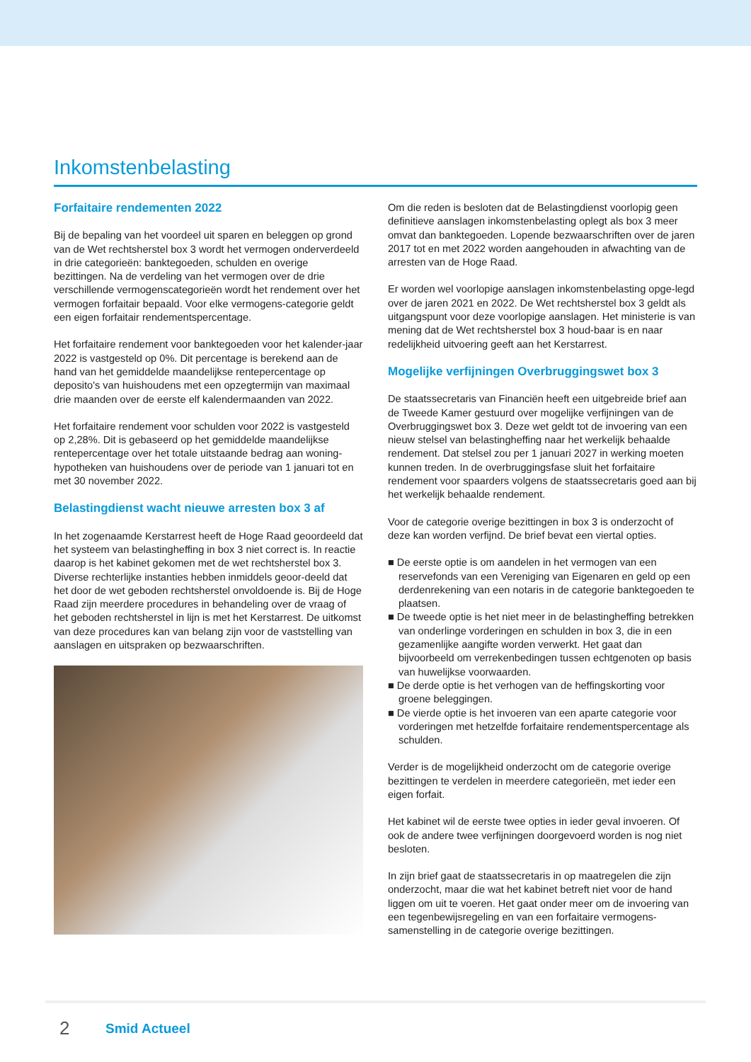Inkomstenbelasting
Forfaitaire rendementen 2022
Bij de bepaling van het voordeel uit sparen en beleggen op grond van de Wet rechtsherstel box 3 wordt het vermogen onderverdeeld in drie categorieën: banktegoeden, schulden en overige bezittingen. Na de verdeling van het vermogen over de drie verschillende vermogenscategorieën wordt het rendement over het vermogen forfaitair bepaald. Voor elke vermogens-categorie geldt een eigen forfaitair rendementspercentage.
Het forfaitaire rendement voor banktegoeden voor het kalender-jaar 2022 is vastgesteld op 0%. Dit percentage is berekend aan de hand van het gemiddelde maandelijkse rentepercentage op deposito's van huishoudens met een opzegtermijn van maximaal drie maanden over de eerste elf kalendermaanden van 2022.
Het forfaitaire rendement voor schulden voor 2022 is vastgesteld op 2,28%. Dit is gebaseerd op het gemiddelde maandelijkse rentepercentage over het totale uitstaande bedrag aan woning-hypotheken van huishoudens over de periode van 1 januari tot en met 30 november 2022.
Belastingdienst wacht nieuwe arresten box 3 af
In het zogenaamde Kerstarrest heeft de Hoge Raad geoordeeld dat het systeem van belastingheffing in box 3 niet correct is. In reactie daarop is het kabinet gekomen met de wet rechtsherstel box 3. Diverse rechterlijke instanties hebben inmiddels geoor-deeld dat het door de wet geboden rechtsherstel onvoldoende is. Bij de Hoge Raad zijn meerdere procedures in behandeling over de vraag of het geboden rechtsherstel in lijn is met het Kerstarrest. De uitkomst van deze procedures kan van belang zijn voor de vaststelling van aanslagen en uitspraken op bezwaarschriften.
Om die reden is besloten dat de Belastingdienst voorlopig geen definitieve aanslagen inkomstenbelasting oplegt als box 3 meer omvat dan banktegoeden. Lopende bezwaarschriften over de jaren 2017 tot en met 2022 worden aangehouden in afwachting van de arresten van de Hoge Raad.
Er worden wel voorlopige aanslagen inkomstenbelasting opge-legd over de jaren 2021 en 2022. De Wet rechtsherstel box 3 geldt als uitgangspunt voor deze voorlopige aanslagen. Het ministerie is van mening dat de Wet rechtsherstel box 3 houd-baar is en naar redelijkheid uitvoering geeft aan het Kerstarrest.
Mogelijke verfijningen Overbruggingswet box 3
De staatssecretaris van Financiën heeft een uitgebreide brief aan de Tweede Kamer gestuurd over mogelijke verfijningen van de Overbruggingswet box 3. Deze wet geldt tot de invoering van een nieuw stelsel van belastingheffing naar het werkelijk behaalde rendement. Dat stelsel zou per 1 januari 2027 in werking moeten kunnen treden. In de overbruggingsfase sluit het forfaitaire rendement voor spaarders volgens de staatssecretaris goed aan bij het werkelijk behaalde rendement.
Voor de categorie overige bezittingen in box 3 is onderzocht of deze kan worden verfijnd. De brief bevat een viertal opties.
■ De eerste optie is om aandelen in het vermogen van een reservefonds van een Vereniging van Eigenaren en geld op een derdenrekening van een notaris in de categorie banktegoeden te plaatsen.
■ De tweede optie is het niet meer in de belastingheffing betrekken van onderlinge vorderingen en schulden in box 3, die in een gezamenlijke aangifte worden verwerkt. Het gaat dan bijvoorbeeld om verrekenbedingen tussen echtgenoten op basis van huwelijkse voorwaarden.
■ De derde optie is het verhogen van de heffingskorting voor groene beleggingen.
■ De vierde optie is het invoeren van een aparte categorie voor vorderingen met hetzelfde forfaitaire rendementspercentage als schulden.
Verder is de mogelijkheid onderzocht om de categorie overige bezittingen te verdelen in meerdere categorieën, met ieder een eigen forfait.
Het kabinet wil de eerste twee opties in ieder geval invoeren. Of ook de andere twee verfijningen doorgevoerd worden is nog niet besloten.
In zijn brief gaat de staatssecretaris in op maatregelen die zijn onderzocht, maar die wat het kabinet betreft niet voor de hand liggen om uit te voeren. Het gaat onder meer om de invoering van een tegenbewijsregeling en van een forfaitaire vermogens-samenstelling in de categorie overige bezittingen.
2 Smid Actueel